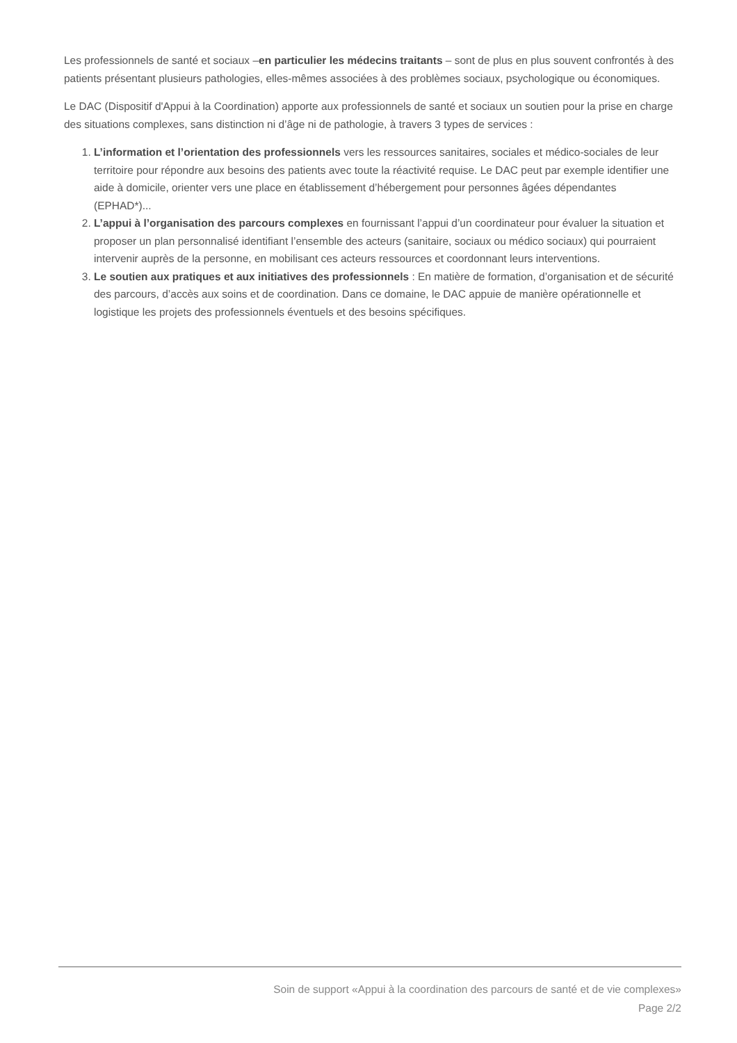Les professionnels de santé et sociaux –en particulier les médecins traitants – sont de plus en plus souvent confrontés à des patients présentant plusieurs pathologies, elles-mêmes associées à des problèmes sociaux, psychologique ou économiques.
Le DAC (Dispositif d'Appui à la Coordination) apporte aux professionnels de santé et sociaux un soutien pour la prise en charge des situations complexes, sans distinction ni d’âge ni de pathologie, à travers 3 types de services :
1. L’information et l’orientation des professionnels vers les ressources sanitaires, sociales et médico-sociales de leur territoire pour répondre aux besoins des patients avec toute la réactivité requise. Le DAC peut par exemple identifier une aide à domicile, orienter vers une place en établissement d’hébergement pour personnes âgées dépendantes (EPHAD*)...
2. L’appui à l’organisation des parcours complexes en fournissant l’appui d’un coordinateur pour évaluer la situation et proposer un plan personnalisé identifiant l’ensemble des acteurs (sanitaire, sociaux ou médico sociaux) qui pourraient intervenir auprès de la personne, en mobilisant ces acteurs ressources et coordonnant leurs interventions.
3. Le soutien aux pratiques et aux initiatives des professionnels : En matière de formation, d’organisation et de sécurité des parcours, d’accès aux soins et de coordination. Dans ce domaine, le DAC appuie de manière opérationnelle et logistique les projets des professionnels éventuels et des besoins spécifiques.
Soin de support «Appui à la coordination des parcours de santé et de vie complexes»
Page 2/2